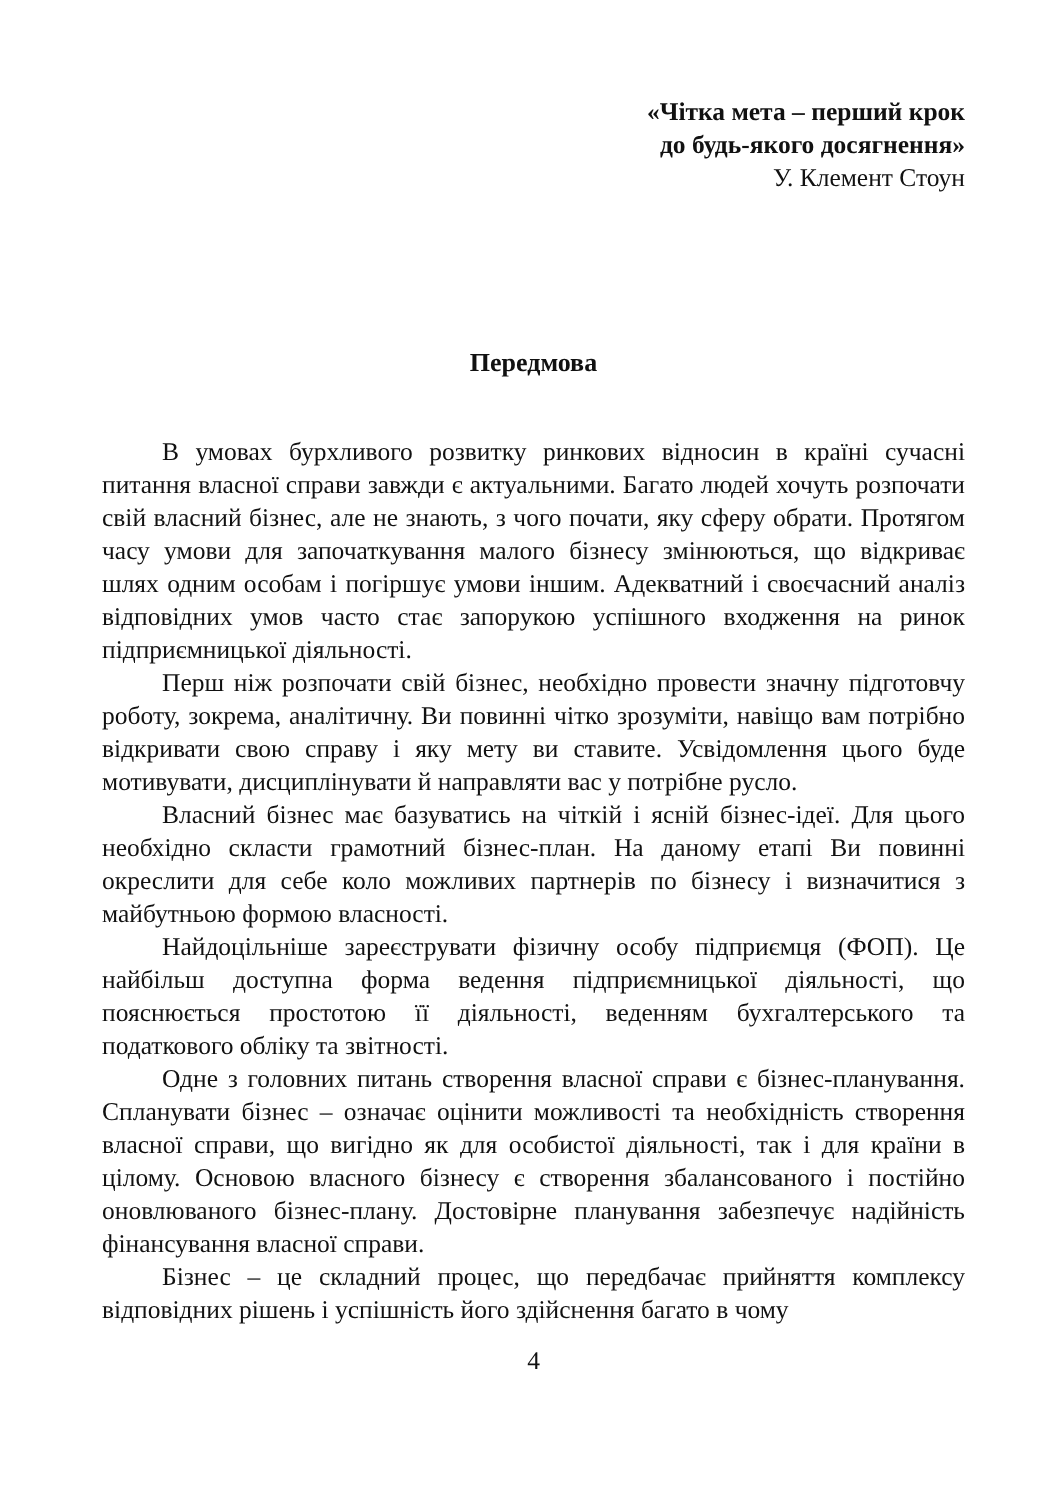«Чітка мета – перший крок
до будь-якого досягнення»
У. Клемент Стоун
Передмова
В умовах бурхливого розвитку ринкових відносин в країні сучасні питання власної справи завжди є актуальними. Багато людей хочуть розпочати свій власний бізнес, але не знають, з чого почати, яку сферу обрати. Протягом часу умови для започаткування малого бізнесу змінюються, що відкриває шлях одним особам і погіршує умови іншим. Адекватний і своєчасний аналіз відповідних умов часто стає запорукою успішного входження на ринок підприємницької діяльності.
Перш ніж розпочати свій бізнес, необхідно провести значну підготовчу роботу, зокрема, аналітичну. Ви повинні чітко зрозуміти, навіщо вам потрібно відкривати свою справу і яку мету ви ставите. Усвідомлення цього буде мотивувати, дисциплінувати й направляти вас у потрібне русло.
Власний бізнес має базуватись на чіткій і ясній бізнес-ідеї. Для цього необхідно скласти грамотний бізнес-план. На даному етапі Ви повинні окреслити для себе коло можливих партнерів по бізнесу і визначитися з майбутньою формою власності.
Найдоцільніше зареєструвати фізичну особу підприємця (ФОП). Це найбільш доступна форма ведення підприємницької діяльності, що пояснюється простотою її діяльності, веденням бухгалтерського та податкового обліку та звітності.
Одне з головних питань створення власної справи є бізнес-планування. Спланувати бізнес – означає оцінити можливості та необхідність створення власної справи, що вигідно як для особистої діяльності, так і для країни в цілому. Основою власного бізнесу є створення збалансованого і постійно оновлюваного бізнес-плану. Достовірне планування забезпечує надійність фінансування власної справи.
Бізнес – це складний процес, що передбачає прийняття комплексу відповідних рішень і успішність його здійснення багато в чому
4